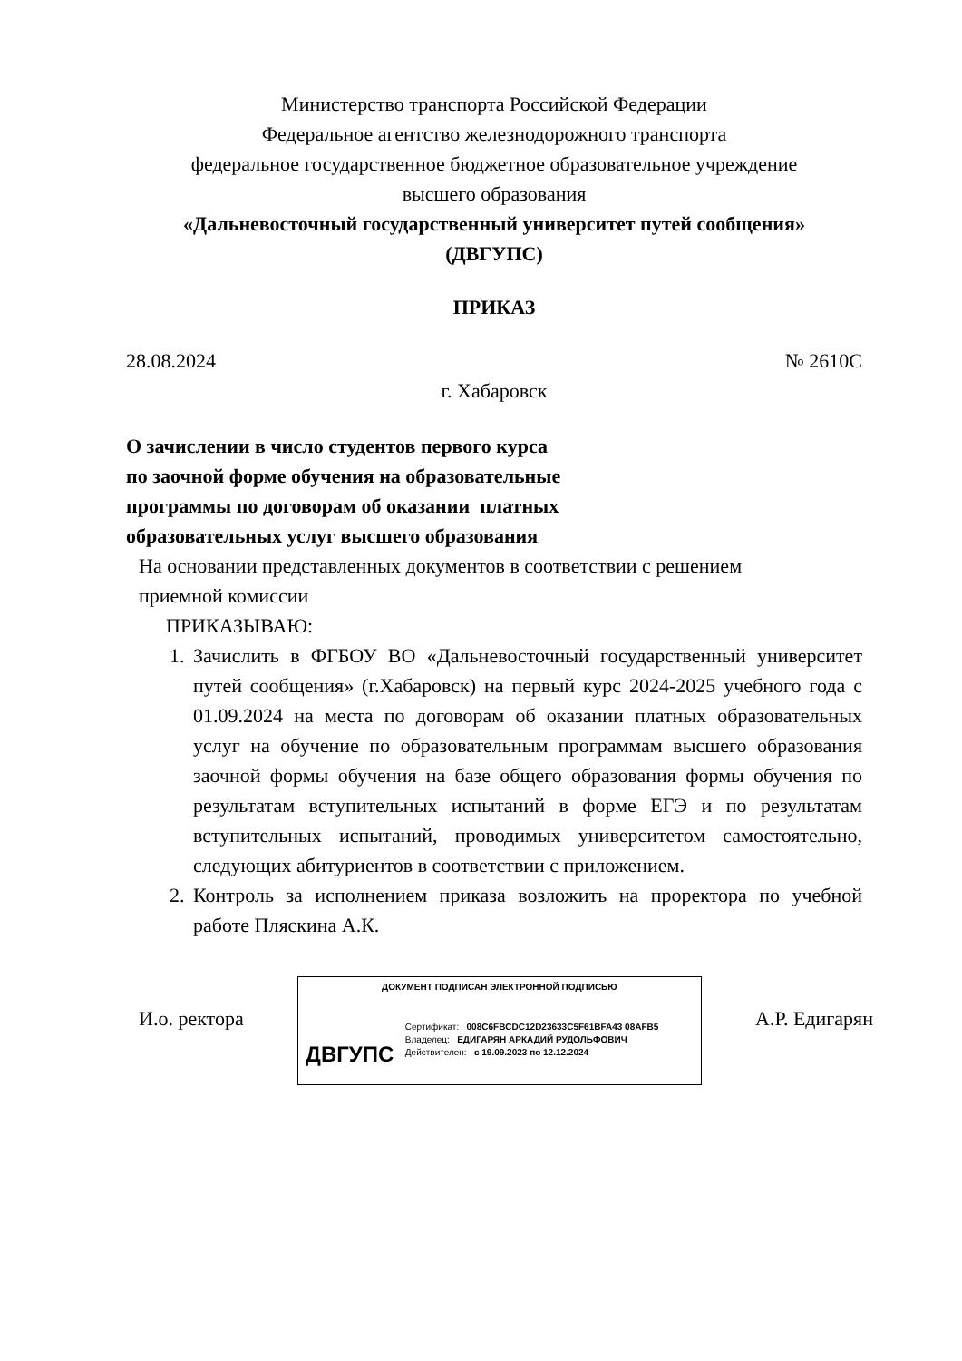Министерство транспорта Российской Федерации
Федеральное агентство железнодорожного транспорта
федеральное государственное бюджетное образовательное учреждение
высшего образования
«Дальневосточный государственный университет путей сообщения»
(ДВГУПС)
ПРИКАЗ
28.08.2024 № 2610С
г. Хабаровск
О зачислении в число студентов первого курса по заочной форме обучения на образовательные программы по договорам об оказании платных образовательных услуг высшего образования
На основании представленных документов в соответствии с решением
приемной комиссии
ПРИКАЗЫВАЮ:
1. Зачислить в ФГБОУ ВО «Дальневосточный государственный университет путей сообщения» (г.Хабаровск) на первый курс 2024-2025 учебного года с 01.09.2024 на места по договорам об оказании платных образовательных услуг на обучение по образовательным программам высшего образования заочной формы обучения на базе общего образования формы обучения по результатам вступительных испытаний в форме ЕГЭ и по результатам вступительных испытаний, проводимых университетом самостоятельно, следующих абитуриентов в соответствии с приложением.
2. Контроль за исполнением приказа возложить на проректора по учебной работе Пляскина А.К.
И.о. ректора
ДОКУМЕНТ ПОДПИСАН ЭЛЕКТРОННОЙ ПОДПИСЬЮ
ДВГУПС
Сертификат: 008C6FBCDC12D23633C5F61BFA43 08AFB5
Владелец: ЕДИГАРЯН АРКАДИЙ РУДОЛЬФОВИЧ
Действителен: с 19.09.2023 по 12.12.2024
А.Р. Едигарян